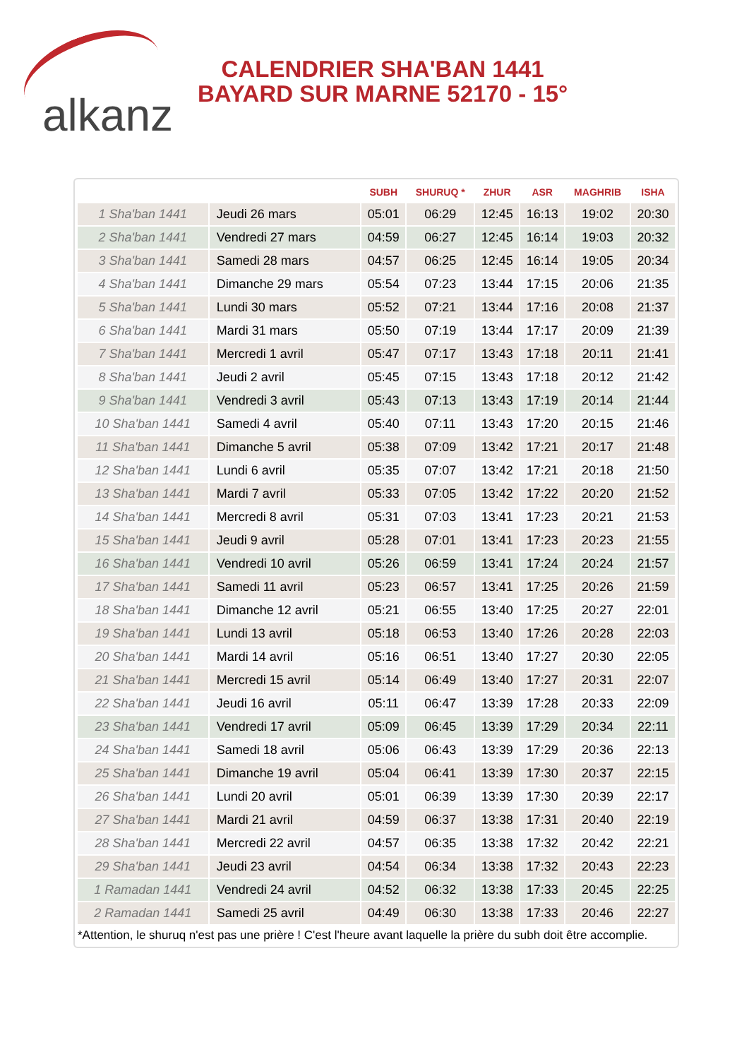alkanz
CALENDRIER SHA'BAN 1441
BAYARD SUR MARNE 52170 - 15°
| | | SUBH | SHURUQ * | ZHUR | ASR | MAGHRIB | ISHA |
| --- | --- | --- | --- | --- | --- | --- | --- |
| 1 Sha'ban 1441 | Jeudi 26 mars | 05:01 | 06:29 | 12:45 | 16:13 | 19:02 | 20:30 |
| 2 Sha'ban 1441 | Vendredi 27 mars | 04:59 | 06:27 | 12:45 | 16:14 | 19:03 | 20:32 |
| 3 Sha'ban 1441 | Samedi 28 mars | 04:57 | 06:25 | 12:45 | 16:14 | 19:05 | 20:34 |
| 4 Sha'ban 1441 | Dimanche 29 mars | 05:54 | 07:23 | 13:44 | 17:15 | 20:06 | 21:35 |
| 5 Sha'ban 1441 | Lundi 30 mars | 05:52 | 07:21 | 13:44 | 17:16 | 20:08 | 21:37 |
| 6 Sha'ban 1441 | Mardi 31 mars | 05:50 | 07:19 | 13:44 | 17:17 | 20:09 | 21:39 |
| 7 Sha'ban 1441 | Mercredi 1 avril | 05:47 | 07:17 | 13:43 | 17:18 | 20:11 | 21:41 |
| 8 Sha'ban 1441 | Jeudi 2 avril | 05:45 | 07:15 | 13:43 | 17:18 | 20:12 | 21:42 |
| 9 Sha'ban 1441 | Vendredi 3 avril | 05:43 | 07:13 | 13:43 | 17:19 | 20:14 | 21:44 |
| 10 Sha'ban 1441 | Samedi 4 avril | 05:40 | 07:11 | 13:43 | 17:20 | 20:15 | 21:46 |
| 11 Sha'ban 1441 | Dimanche 5 avril | 05:38 | 07:09 | 13:42 | 17:21 | 20:17 | 21:48 |
| 12 Sha'ban 1441 | Lundi 6 avril | 05:35 | 07:07 | 13:42 | 17:21 | 20:18 | 21:50 |
| 13 Sha'ban 1441 | Mardi 7 avril | 05:33 | 07:05 | 13:42 | 17:22 | 20:20 | 21:52 |
| 14 Sha'ban 1441 | Mercredi 8 avril | 05:31 | 07:03 | 13:41 | 17:23 | 20:21 | 21:53 |
| 15 Sha'ban 1441 | Jeudi 9 avril | 05:28 | 07:01 | 13:41 | 17:23 | 20:23 | 21:55 |
| 16 Sha'ban 1441 | Vendredi 10 avril | 05:26 | 06:59 | 13:41 | 17:24 | 20:24 | 21:57 |
| 17 Sha'ban 1441 | Samedi 11 avril | 05:23 | 06:57 | 13:41 | 17:25 | 20:26 | 21:59 |
| 18 Sha'ban 1441 | Dimanche 12 avril | 05:21 | 06:55 | 13:40 | 17:25 | 20:27 | 22:01 |
| 19 Sha'ban 1441 | Lundi 13 avril | 05:18 | 06:53 | 13:40 | 17:26 | 20:28 | 22:03 |
| 20 Sha'ban 1441 | Mardi 14 avril | 05:16 | 06:51 | 13:40 | 17:27 | 20:30 | 22:05 |
| 21 Sha'ban 1441 | Mercredi 15 avril | 05:14 | 06:49 | 13:40 | 17:27 | 20:31 | 22:07 |
| 22 Sha'ban 1441 | Jeudi 16 avril | 05:11 | 06:47 | 13:39 | 17:28 | 20:33 | 22:09 |
| 23 Sha'ban 1441 | Vendredi 17 avril | 05:09 | 06:45 | 13:39 | 17:29 | 20:34 | 22:11 |
| 24 Sha'ban 1441 | Samedi 18 avril | 05:06 | 06:43 | 13:39 | 17:29 | 20:36 | 22:13 |
| 25 Sha'ban 1441 | Dimanche 19 avril | 05:04 | 06:41 | 13:39 | 17:30 | 20:37 | 22:15 |
| 26 Sha'ban 1441 | Lundi 20 avril | 05:01 | 06:39 | 13:39 | 17:30 | 20:39 | 22:17 |
| 27 Sha'ban 1441 | Mardi 21 avril | 04:59 | 06:37 | 13:38 | 17:31 | 20:40 | 22:19 |
| 28 Sha'ban 1441 | Mercredi 22 avril | 04:57 | 06:35 | 13:38 | 17:32 | 20:42 | 22:21 |
| 29 Sha'ban 1441 | Jeudi 23 avril | 04:54 | 06:34 | 13:38 | 17:32 | 20:43 | 22:23 |
| 1 Ramadan 1441 | Vendredi 24 avril | 04:52 | 06:32 | 13:38 | 17:33 | 20:45 | 22:25 |
| 2 Ramadan 1441 | Samedi 25 avril | 04:49 | 06:30 | 13:38 | 17:33 | 20:46 | 22:27 |
*Attention, le shuruq n'est pas une prière ! C'est l'heure avant laquelle la prière du subh doit être accomplie.